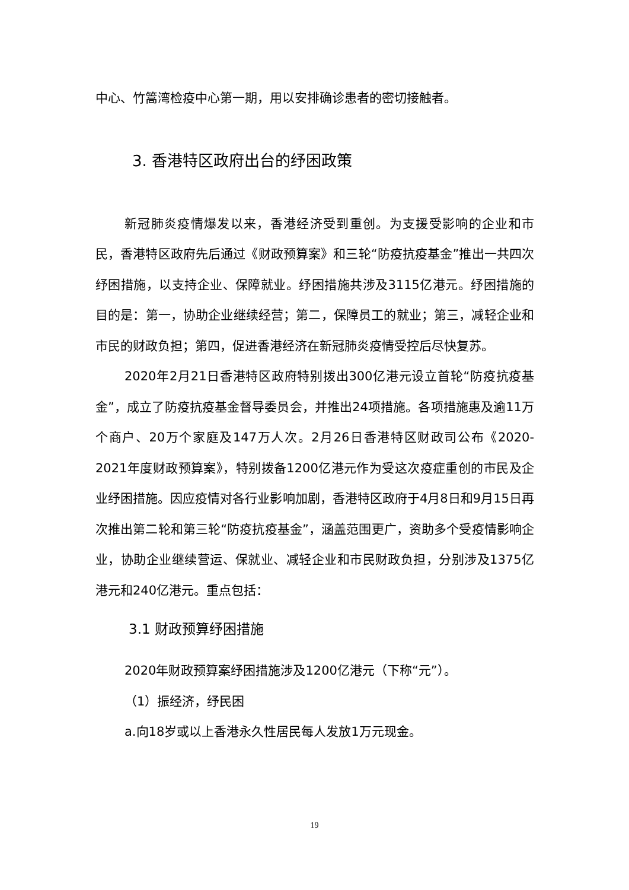中心、竹篙湾检疫中心第一期，用以安排确诊患者的密切接触者。
3. 香港特区政府出台的纾困政策
新冠肺炎疫情爆发以来，香港经济受到重创。为支援受影响的企业和市民，香港特区政府先后通过《财政预算案》和三轮“防疫抗疫基金”推出一共四次纾困措施，以支持企业、保障就业。纾困措施共涉及3115亿港元。纾困措施的目的是：第一，协助企业继续经营；第二，保障员工的就业；第三，减轻企业和市民的财政负担；第四，促进香港经济在新冠肺炎疫情受控后尽快复苏。
2020年2月21日香港特区政府特别拨出300亿港元设立首轮“防疫抗疫基金”，成立了防疫抗疫基金督导委员会，并推出24项措施。各项措施惠及逾11万个商户、20万个家庭及147万人次。2月26日香港特区财政司公布《2020-2021年度财政预算案》，特别拨备1200亿港元作为受这次疫症重创的市民及企业纾困措施。因应疫情对各行业影响加剧，香港特区政府于4月8日和9月15日再次推出第二轮和第三轮“防疫抗疫基金”，涵盖范围更广，资助多个受疫情影响企业，协助企业继续营运、保就业、减轻企业和市民财政负担，分别涉及1375亿港元和240亿港元。重点包括：
3.1 财政预算纾困措施
2020年财政预算案纾困措施涉及1200亿港元（下称“元”）。
（1）振经济，纾民困
a.向18岁或以上香港永久性居民每人发放1万元现金。
19